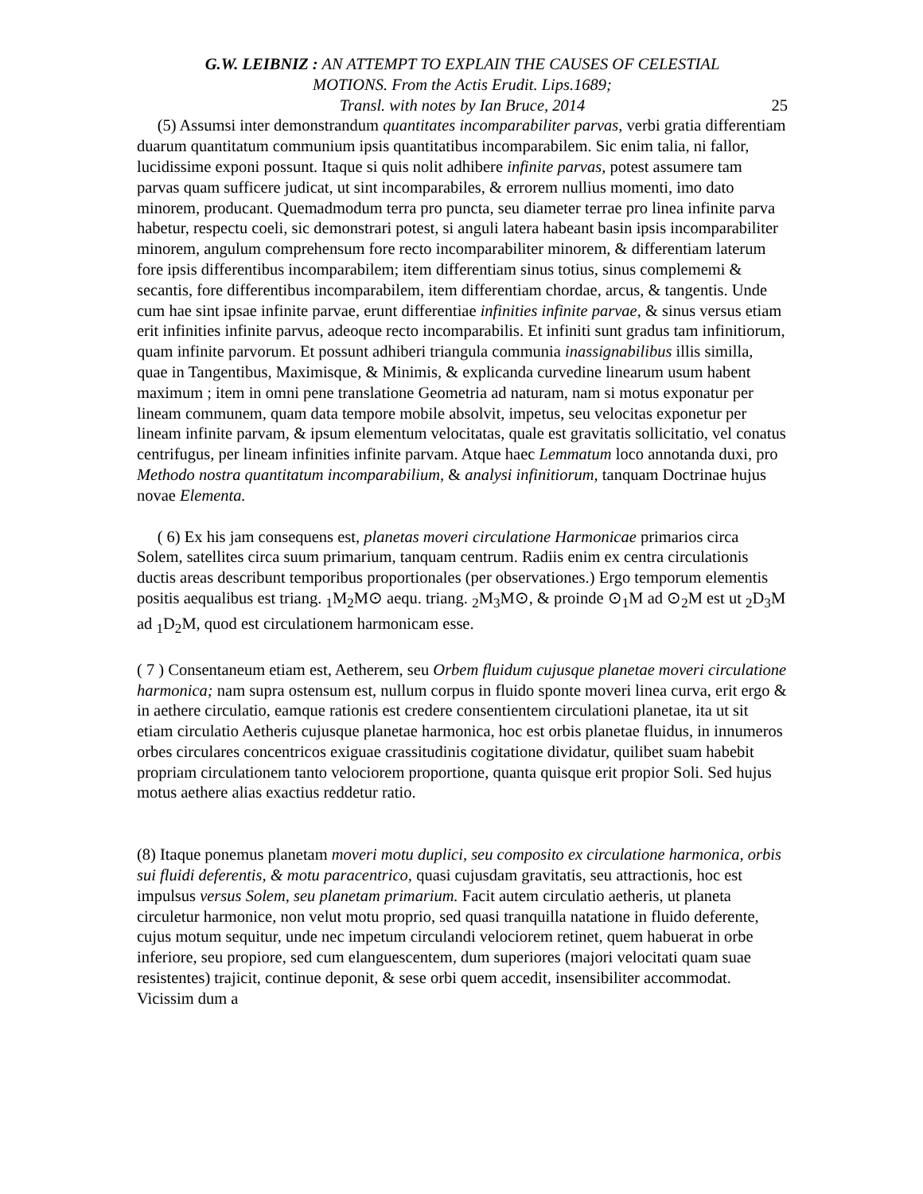G.W. LEIBNIZ : AN ATTEMPT TO EXPLAIN THE CAUSES OF CELESTIAL
MOTIONS. From the Actis Erudit. Lips.1689;
Transl. with notes by Ian Bruce, 2014
25
(5) Assumsi inter demonstrandum quantitates incomparabiliter parvas, verbi gratia differentiam duarum quantitatum communium ipsis quantitatibus incomparabilem. Sic enim talia, ni fallor, lucidissime exponi possunt. Itaque si quis nolit adhibere infinite parvas, potest assumere tam parvas quam sufficere judicat, ut sint incomparabiles, & errorem nullius momenti, imo dato minorem, producant. Quemadmodum terra pro puncta, seu diameter terrae pro linea infinite parva habetur, respectu coeli, sic demonstrari potest, si anguli latera habeant basin ipsis incomparabiliter minorem, angulum comprehensum fore recto incomparabiliter minorem, & differentiam laterum fore ipsis differentibus incomparabilem; item differentiam sinus totius, sinus complememi & secantis, fore differentibus incomparabilem, item differentiam chordae, arcus, & tangentis. Unde cum hae sint ipsae infinite parvae, erunt differentiae infinities infinite parvae, & sinus versus etiam erit infinities infinite parvus, adeoque recto incomparabilis. Et infiniti sunt gradus tam infinitiorum, quam infinite parvorum. Et possunt adhiberi triangula communia inassignabilibus illis similla, quae in Tangentibus, Maximisque, & Minimis, & explicanda curvedine linearum usum habent maximum ; item in omni pene translatione Geometria ad naturam, nam si motus exponatur per lineam communem, quam data tempore mobile absolvit, impetus, seu velocitas exponetur per lineam infinite parvam, & ipsum elementum velocitatas, quale est gravitatis sollicitatio, vel conatus centrifugus, per lineam infinities infinite parvam. Atque haec Lemmatum loco annotanda duxi, pro Methodo nostra quantitatum incomparabilium, & analysi infinitiorum, tanquam Doctrinae hujus novae Elementa.
( 6) Ex his jam consequens est, planetas moveri circulatione Harmonicae primarios circa Solem, satellites circa suum primarium, tanquam centrum. Radiis enim ex centra circulationis ductis areas describunt temporibus proportionales (per observationes.) Ergo temporum elementis positis aequalibus est triang. <sub>1</sub>M<sub>2</sub>M⊙ aequ. triang. <sub>2</sub>M<sub>3</sub>M⊙, & proinde ⊙<sub>1</sub>M ad ⊙<sub>2</sub>M est ut <sub>2</sub>D<sub>3</sub>M ad <sub>1</sub>D<sub>2</sub>M, quod est circulationem harmonicam esse.
( 7 ) Consentaneum etiam est, Aetherem, seu Orbem fluidum cujusque planetae moveri circulatione harmonica; nam supra ostensum est, nullum corpus in fluido sponte moveri linea curva, erit ergo & in aethere circulatio, eamque rationis est credere consentientem circulationi planetae, ita ut sit etiam circulatio Aetheris cujusque planetae harmonica, hoc est orbis planetae fluidus, in innumeros orbes circulares concentricos exiguae crassitudinis cogitatione dividatur, quilibet suam habebit propriam circulationem tanto velociorem proportione, quanta quisque erit propior Soli. Sed hujus motus aethere alias exactius reddetur ratio.
(8) Itaque ponemus planetam moveri motu duplici, seu composito ex circulatione harmonica, orbis sui fluidi deferentis, & motu paracentrico, quasi cujusdam gravitatis, seu attractionis, hoc est impulsus versus Solem, seu planetam primarium. Facit autem circulatio aetheris, ut planeta circuletur harmonice, non velut motu proprio, sed quasi tranquilla natatione in fluido deferente, cujus motum sequitur, unde nec impetum circulandi velociorem retinet, quem habuerat in orbe inferiore, seu propiore, sed cum elanguescentem, dum superiores (majori velocitati quam suae resistentes) trajicit, continue deponit, & sese orbi quem accedit, insensibiliter accommodat. Vicissim dum a